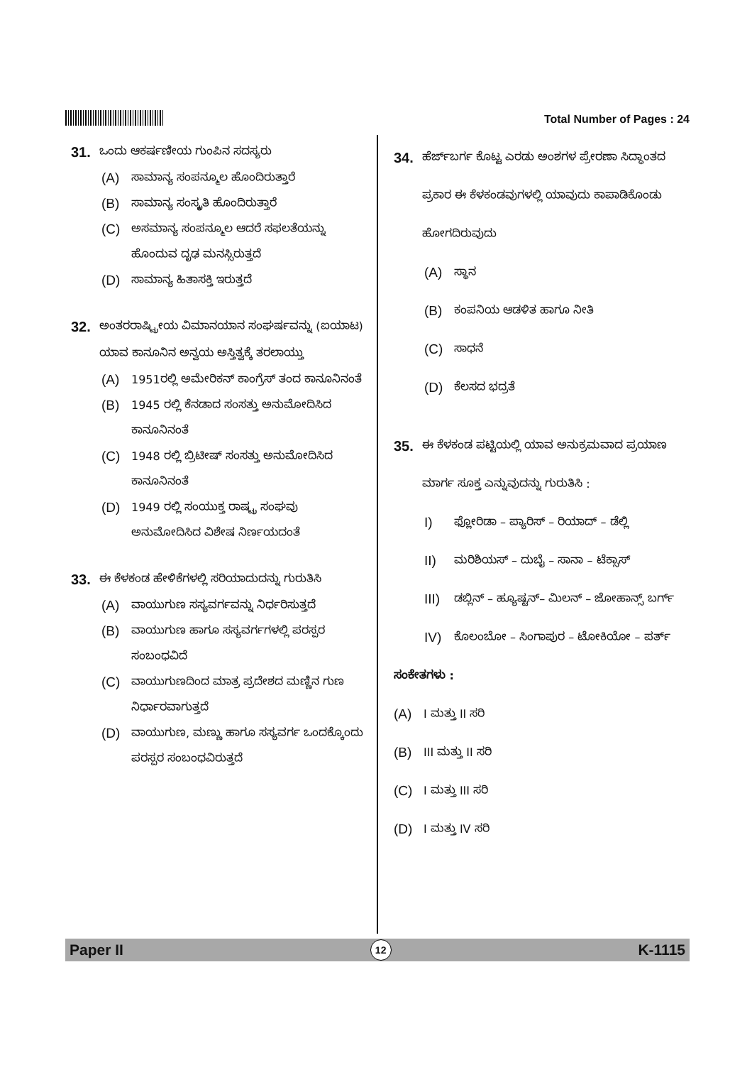Total Number of Pages : 24
31. ಒಂದು ಆಕರ್ಷಣೀಯ ಗುಂಪಿನ ಸದಸ್ಯರು
(A) ಸಾಮಾನ್ಯ ಸಂಪನ್ಮೂಲ ಹೊಂದಿರುತ್ತಾರೆ
(B) ಸಾಮಾನ್ಯ ಸಂಸ್ಕೃತಿ ಹೊಂದಿರುತ್ತಾರೆ
(C) ಅಸಮಾನ್ಯ ಸಂಪನ್ಮೂಲ ಆದರೆ ಸಫಲತೆಯನ್ನು ಹೊಂದುವ ದೃಢ ಮನಸ್ಸಿರುತ್ತದೆ
(D) ಸಾಮಾನ್ಯ ಹಿತಾಸಕ್ತಿ ಇರುತ್ತದೆ
32. ಅಂತರರಾಷ್ಟ್ರೀಯ ವಿಮಾನಯಾನ ಸಂಘರ್ಷವನ್ನು (ಐಯಾಟ) ಯಾವ ಕಾನೂನಿನ ಅನ್ವಯ ಅಸ್ತಿತ್ವಕ್ಕೆ ತರಲಾಯ್ತು
(A) 1951ರಲ್ಲಿ ಅಮೇರಿಕನ್ ಕಾಂಗ್ರೆಸ್ ತಂದ ಕಾನೂನಿನಂತೆ
(B) 1945 ರಲ್ಲಿ ಕೆನಡಾದ ಸಂಸತ್ತು ಅನುಮೋದಿಸಿದ ಕಾನೂನಿನಂತೆ
(C) 1948 ರಲ್ಲಿ ಬ್ರಿಟೀಷ್ ಸಂಸತ್ತು ಅನುಮೋದಿಸಿದ ಕಾನೂನಿನಂತೆ
(D) 1949 ರಲ್ಲಿ ಸಂಯುಕ್ತ ರಾಷ್ಟ್ರ ಸಂಘವು ಅನುಮೋದಿಸಿದ ವಿಶೇಷ ನಿರ್ಣಯದಂತೆ
33. ಈ ಕೆಳಕಂಡ ಹೇಳಿಕೆಗಳಲ್ಲಿ ಸರಿಯಾದುದನ್ನು ಗುರುತಿಸಿ
(A) ವಾಯುಗುಣ ಸಸ್ಯವರ್ಗವನ್ನು ನಿರ್ಧರಿಸುತ್ತದೆ
(B) ವಾಯುಗುಣ ಹಾಗೂ ಸಸ್ಯವರ್ಗಗಳಲ್ಲಿ ಪರಸ್ಪರ ಸಂಬಂಧವಿದೆ
(C) ವಾಯುಗುಣದಿಂದ ಮಾತ್ರ ಪ್ರದೇಶದ ಮಣ್ಣಿನ ಗುಣ ನಿರ್ಧಾರವಾಗುತ್ತದೆ
(D) ವಾಯುಗುಣ, ಮಣ್ಣು ಹಾಗೂ ಸಸ್ಯವರ್ಗ ಒಂದಕ್ಕೊಂದು ಪರಸ್ಪರ ಸಂಬಂಧವಿರುತ್ತದೆ
34. ಹೆರ್ಜ್‌ಬರ್ಗ ಕೊಟ್ಟ ಎರಡು ಅಂಶಗಳ ಪ್ರೇರಣಾ ಸಿದ್ಧಾಂತದ ಪ್ರಕಾರ ಈ ಕೆಳಕಂಡವುಗಳಲ್ಲಿ ಯಾವುದು ಕಾಪಾಡಿಕೊಂಡು ಹೋಗದಿರುವುದು
(A) ಸ್ಥಾನ
(B) ಕಂಪನಿಯ ಆಡಳಿತ ಹಾಗೂ ನೀತಿ
(C) ಸಾಧನೆ
(D) ಕೆಲಸದ ಭದ್ರತೆ
35. ಈ ಕೆಳಕಂಡ ಪಟ್ಟಿಯಲ್ಲಿ ಯಾವ ಅನುಕ್ರಮವಾದ ಪ್ರಯಾಣ ಮಾರ್ಗ ಸೂಕ್ತ ಎನ್ನುವುದನ್ನು ಗುರುತಿಸಿ :
I) ಫ್ಲೋರಿಡಾ – ಪ್ಯಾರಿಸ್ – ರಿಯಾದ್ – ಡೆಲ್ಲಿ
II) ಮರಿಶಿಯಸ್ – ದುಬೈ – ಸಾನಾ – ಟೆಕ್ಸಾಸ್
III) ಡಬ್ಲಿನ್ – ಹ್ಯೂಷ್ಟನ್– ಮಿಲನ್ – ಜೋಹಾನ್ಸ್ ಬರ್ಗ್
IV) ಕೊಲಂಬೋ – ಸಿಂಗಾಪುರ – ಟೋಕಿಯೋ – ಪರ್ತ್
ಸಂಕೇತಗಳು :
(A) I ಮತ್ತು II ಸರಿ
(B) III ಮತ್ತು II ಸರಿ
(C) I ಮತ್ತು III ಸರಿ
(D) I ಮತ್ತು IV ಸರಿ
Paper II 12 K-1115